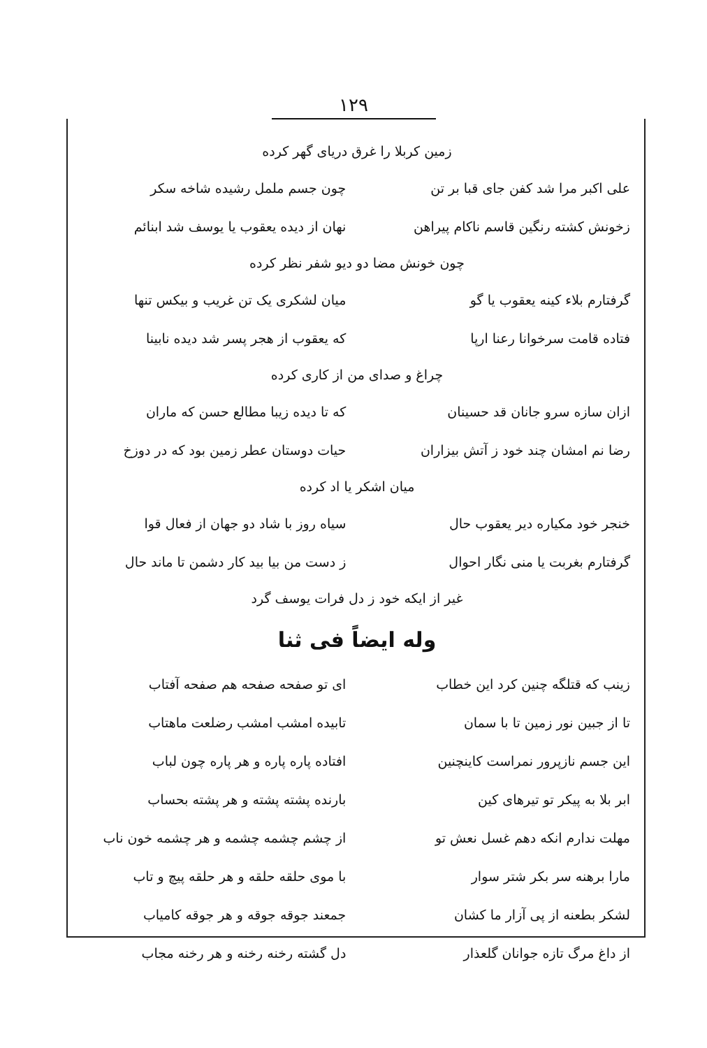۱۲۹
زمین کربلا را غرق دریای گهر کرده
علی اکبر مرا شد کفن جای قبا بر تن چون جسم ململ رشیده شاخه سکر
زخونش کشته رنگین قاسم ناکام پیراهن نهان از دیده یعقوب یا یوسف شد ابنائم
چون خونش مضا دو دیو شفر نظر کرده
گرفتارم بلاء کینه یعقوب یا گو میان لشکری یک تن غریب و بیکس تنها
فتاده قامت سرخوانا رعنا ارپا که یعقوب از هجر پسر شد دیده نابینا
چراغ و صدای من از کاری کرده
ازان سازه سرو جانان قد حسینان که تا دیده زیبا مطالع حسن که ماران
رضا نم امشان چند خود ز آتش بیزاران حیات دوستان عطر زمین بود که در دوزخ
میان اشکر یا اد کرده
خنجر خود مکیاره دیر یعقوب حال سیاه روز با شاد دو جهان از فعال قوا
گرفتارم بغربت یا منی نگار احوال ز دست من بیا بید کار دشمن تا ماند حال
غیر از ایکه خود ز دل فرات یوسف گرد
وله ایضاً فی ثنا
زینب که قتلگه چنین کرد این خطاب ای تو صفحه صفحه هم صفحه آفتاب
تا از جبین نور زمین تا با سمان تابیده امشب امشب رضلعت ماهتاب
این جسم نازپرور نمراست کاینچنین افتاده پاره پاره و هر پاره چون لباب
ابر بلا به پیکر تو تیرهای کین بارنده پشته پشته و هر پشته بحساب
مهلت ندارم انکه دهم غسل نعش تو از چشم چشمه چشمه و هر چشمه خون ناب
مارا برهنه سر بکر شتر سوار با موی حلقه حلقه و هر حلقه پیچ و تاب
لشکر بطعنه از پی آزار ما کشان جمعند جوقه جوقه و هر جوقه کامیاب
از داغ مرگ تازه جوانان گلعذار دل گشته رخنه رخنه و هر رخنه مجاب